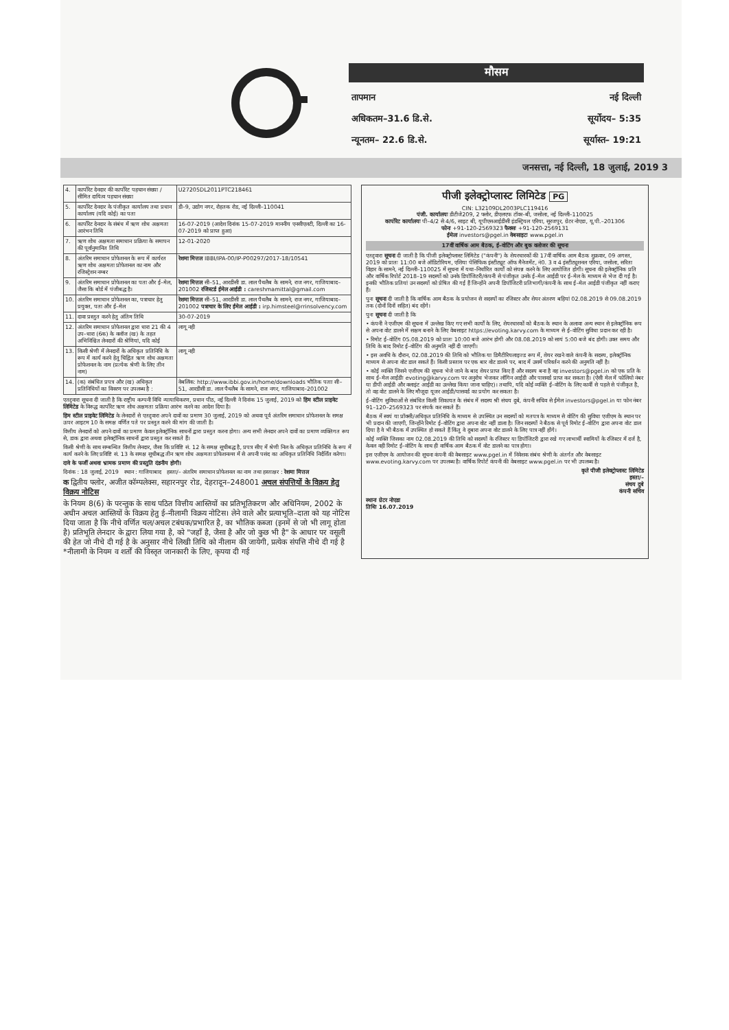मौसम
तापमान नई दिल्ली
अधिकतम–31.6 डि.से. सूर्योदय– 5:35
न्यूनतम– 22.6 डि.से. सूर्यास्त– 19:21
जनसत्ता, नई दिल्ली, 18 जुलाई, 2019 3
| 4. | कार्पोरेट देनदार की कार्पोरेट पहचान संख्या / सीमित दायित्व पहचान संख्या | U27205DL2011PTC218461 |
| 5. | कार्पोरेट देनदार के पंजीकृत कार्यालय तथा प्रधान कार्यालय (यदि कोई) का पता | डी–9, उद्योग नगर, रोहतक रोड, नई दिल्ली–110041 |
| 6. | कार्पोरेट देनदार के संबंध में ऋण शोध अक्षमता आरंभन तिथि | 16-07-2019 (आदेश दिनांक 15-07-2019 माननीय एनसीएलटी, दिल्ली का 16-07-2019 को प्राप्त हुआ) |
| 7. | ऋण शोध अक्षमता समाधान प्रक्रिया के समापन की पूर्वानुमानित तिथि | 12-01-2020 |
| 8. | अंतरिम समाधान प्रोफेशनल के रूप में कार्यरत ऋण शोध अक्षमता प्रोफेशनल का नाम और रजिस्ट्रेशन नम्बर | रेशमा मित्तल IBBI/IPA-00/IP-P00297/2017-18/10541 |
| 9. | अंतरिम समाधान प्रोफेशनल का पता और ई–मेल, जैसा कि बोर्ड में पंजीबद्ध है। | रेशमा मित्तल सी–51, आरडीसी डा. लाल पैथलैब के सामने, राज नगर, गाजियाबाद–201002 रजिस्टर्ड ईमेल आईडी : careshmamittal@gmail.com |
| 10. | अंतरिम समाधान प्रोफेशनल का, पत्राचार हेतु प्रयुक्त, पता और ई–मेल | रेशमा मित्तल सी–51, आरडीसी डा. लाल पैथलैब के सामने, राज नगर, गाजियाबाद–201002 पत्राचार के लिए ईमेल आईडी : irp.himsteel@rrinsolvency.com |
| 11. | दावा प्रस्तुत करने हेतु अंतिम तिथि | 30-07-2019 |
| 12. | अंतरिम समाधान प्रोफेशनल द्वारा धारा 21 की 4 उप–धारा (6क) के क्लॉज (ख) के तहत अभिनिश्चित लेनदारों की श्रेणियां, यदि कोई | लागू नही |
| 13. | किसी श्रेणी में लेनदारों के अधिकृत प्रतिनिधि के रूप में कार्य करने हेतु चिह्नित ऋण शोध अक्षमता प्रोफेशनल के नाम (प्रत्येक श्रेणी के लिए तीन नाम) | लागू नही |
| 14. | (क) संबंधित प्रपत्र और (ख) अधिकृत प्रतिनिधियों का विवरण पर उपलब्ध है : | वेबलिंक: http://www.ibbi.gov.in/home/downloads भौतिक पताः सी–51, आरडीसी डा. लाल पैथलैब के सामने, राज नगर, गाजियाबाद–201002 |
एतद्द्वारा सूचना दी जाती है कि राष्ट्रीय कम्पनी विधि न्यायाधिकरण, प्रधान पीठ, नई दिल्ली ने दिनांक 15 जुलाई, 2019 को हिम स्टील प्राइवेट लिमिटेड के विरुद्ध कार्पोरेट ऋण शोध अक्षमता प्रक्रिया आरंभ करने का आदेश दिया है।
हिम स्टील प्राइवेट लिमिटेड के लेनदारों से एतद्द्वारा अपने दावों का प्रमाण 30 जुलाई, 2019 को अथवा पूर्व अंतरिम समाधान प्रोफेशनल के समक्ष ऊपर आइटम 10 के समक्ष वर्णित पते पर प्रस्तुत करने की मांग की जाती है।
वित्तीय लेनदारों को अपने दावों का प्रमाण केवल इलेक्ट्रॉनिक साधनों द्वारा प्रस्तुत करना होगा। अन्य सभी लेनदार अपने दावों का प्रमाण व्यक्तिगत रूप से, डाक द्वारा अथवा इलेक्ट्रॉनिक साधनों द्वारा प्रस्तुत कर सकते हैं।
किसी श्रेणी के साथ सम्बन्धित वित्तीय लेनदार, जैसा कि प्रविष्टि सं. 12 के समक्ष सूचीबद्ध है, प्रपत्र सीए में श्रेणी निल के अधिकृत प्रतिनिधि के रूप में कार्य करने के लिए प्रविष्टि सं. 13 के समक्ष सूचीबद्ध तीन ऋण शोध अक्षमता प्रोफेशनल्स में से अपनी पसंद का अधिकृत प्रतिनिधि निर्दर्शित करेगा।
दावे के फर्जी अथवा भ्रामक प्रमाण की प्रस्तुति दंडनीय होगी।
दिनांक : 18 जुलाई, 2019 स्थान : गाजियाबाद हस्ता/– अंतरिम समाधान प्रोफेशनल का नाम तथा हस्ताक्षर : रेशमा मित्तल
क द्वितीय फ्लोर, अजीत कॉम्पलेक्स, सहारनपुर रोड, देहरादून–248001 अचल संपत्तियों के विक्रय हेतु विक्रय नोटिस
के नियम 8(6) के परन्तुक के साथ पठित वित्तीय आस्तियों का प्रतिभूतिकरण और अधिनियम, 2002 के अधीन अचल आस्तियों के विक्रय हेतु ई–नीलामी विक्रय नोटिस। लेने वाले और प्रत्याभूति–दाता को यह नोटिस दिया जाता है कि नीचे वर्णित चल/अचल टबंधक/प्रभारित है, का भौतिक कब्जा (इनमें से जो भी लागू होता है) प्रतिभूति लेनदार के द्वारा लिया गया है, को "जहाँ है, जैसा है और जो कुछ भी है" के आधार पर वसूली की हेत जो नीचे दी गई है के अनुसार नीचे लिखी तिथि को नीलाम की जायेगी, प्रत्येक संपत्ति नीचे दी गई है *नीलामी के नियम व शर्तों की विस्तृत जानकारी के लिए, कृपया दी गई
पीजी इलेक्ट्रोप्लास्ट लिमिटेड PG
CIN: L32109DL2003PLC119416
पंजी. कार्यालयः डीटीजे209, 2 फ्लोर, डीएलएफ टॉवर–बी, जसोला, नई दिल्ली–110025
कार्पोरेट कार्यालयः पी–4/2 से 4/6, साइट बी, यूपीएसआईडीसी इंडस्ट्रियल एरिया, सूरजपुर, ग्रेटर नोएडा, यू.पी.–201306
फोनः +91-120-2569323 फैक्सः +91-120-2569131
ईमेलः investors@pgel.in वेबसाइटः www.pgel.in
17वीं वार्षिक आम बैठक, ई–वोटिंग और बुक क्लोजर की सूचना
एतद्द्वारा सूचना दी जाती है कि पीजी इलेक्ट्रोप्लास्ट लिमिटेड ("कंपनी") के शेयरधारकों की 17वीं वार्षिक आम बैठक शुक्रवार, 09 अगस्त, 2019 को प्रातः 11:00 बजे ऑडिटोरियम, एशिया पेसिफिक इंस्टीट्यूट ऑफ मैनेजमेंट, नं0. 3 व 4 इंस्टीट्यूशनल एरिया, जसोला, सरिता विहार के सामने, नई दिल्ली–110025 में सूचना में यथा–निर्धारित कार्यों को संपन्न करने के लिए आयोजित होगी। सूचना की इलेक्ट्रॉनिक प्रति और वार्षिक रिपोर्ट 2018–19 सदस्यों को उनके डिपॉजिटरी/कंपनी से पंजीकृत उनके ई–मेल आईडी पर ई–मेल के माध्यम से भेज दी गई है। इनकी भौतिक प्रतियां उन सदस्यों को प्रेषित की गई हैं जिन्होंने अपनी डिपॉजिटरी प्रतिभागी/कंपनी के साथ ई–मेल आईडी पंजीकृत नहीं कराए हैं।
पुनः सूचना दी जाती है कि वार्षिक आम बैठक के प्रयोजन से सदस्यों का रजिस्टर और शेयर अंतरण बहियां 02.08.2019 से 09.08.2019 तक (दोनों दिनों सहित) बंद रहेंगे।
पुनः सूचना दी जाती है कि
• कंपनी ने एजीएम की सूचना में उल्लेख किए गए सभी कार्यों के लिए, शेयरधारकों को बैठक के स्थान के अलावा अन्य स्थान से इलेक्ट्रॉनिक रूप से अपना वोट डालने में सक्षम बनाने के लिए वेबसाइट https://evoting.karvy.com के माध्यम से ई–वोटिंग सुविधा प्रदान कर रही है।
• रिमोट ई–वोटिंग 05.08.2019 को प्रातः 10:00 बजे आरंभ होगी और 08.08.2019 को सायं 5:00 बजे बंद होगी। उक्त समय और तिथि के बाद रिमोट ई–वोटिंग की अनुमति नहीं दी जाएगी।
• इस अवधि के दौरान, 02.08.2019 की तिथि को भौतिक या डिमैटीरियलाइज्ड रूप में, शेयर रखने वाले कंपनी के सदस्य, इलेक्ट्रॉनिक माध्यम से अपना वोट डाल सकते हैं। किसी प्रस्ताव पर एक बार वोट डालने पर, बाद में उसमें परिवर्तन करने की अनुमति नहीं है।
• कोई व्यक्ति जिसने एजीएम की सूचना भेजे जाने के बाद शेयर प्राप्त किए हैं और सदस्य बना है वह investors@pgel.in को एक प्रति के साथ ई–मेल आईडीः evoting@karvy.com पर अनुरोध भेजकर लॉगिन आईडी और पासवर्ड प्राप्त कर सकता है। (ऐसी मेल में फोलियो नंबर या डीपी आईडी और क्लाइंट आईडी का उल्लेख किया जाना चाहिए)। तथापि, यदि कोई व्यक्ति ई–वोटिंग के लिए कार्वी से पहले से पंजीकृत है, तो वह वोट डालने के लिए मौजूदा यूजर आईडी/पासवर्ड का प्रयोग कर सकता है।
ई–वोटिंग सुविधाओं से संबंधित किसी शिकायत के संबंध में सदस्य श्री संचय दुबे, कंपनी सचिव से ईमेल investors@pgel.in या फोन नंबर 91–120–2569323 पर संपर्क कर सकते हैं।
बैठक में स्वयं या प्रॉक्सी/अधिकृत प्रतिनिधि के माध्यम से उपस्थित उन सदस्यों को मतपत्र के माध्यम से वोटिंग की सुविधा एजीएम के स्थान पर भी प्रदान की जाएगी, जिन्होंने रिमोट ई–वोटिंग द्वारा अपना वोट नहीं डाला है। जिन सदस्यों ने बैठक से पूर्व रिमोट ई–वोटिंग द्वारा अपना वोट डाल दिया है वे भी बैठक में उपस्थित हो सकते हैं किंतु वे दुबारा अपना वोट डालने के लिए पात्र नहीं होंगे।
कोई व्यक्ति जिसका नाम 02.08.2019 की तिथि को सदस्यों के रजिस्टर या डिपॉजिटरी द्वारा रखे गए लाभार्थी स्वामियों के रजिस्टर में दर्ज है, केवल वही रिमोट ई–वोटिंग के साथ ही वार्षिक आम बैठक में वोट डालने का पात्र होगा।
इस एजीएम के आयोजन की सूचना कंपनी की वेबसाइट www.pgel.in में निवेशक संबंध श्रेणी के अंतर्गत और वेबसाइट www.evoting.karvy.com पर उपलब्ध है। वार्षिक रिपोर्ट कंपनी की वेबसाइट www.pgel.in पर भी उपलब्ध है।
कृते पीजी इलेक्ट्रोप्लास्ट लिमिटेड
हस्ता/–
संचय दुबे
कंपनी सचिव
स्थानः ग्रेटर नोएडा
तिथिः 16.07.2019